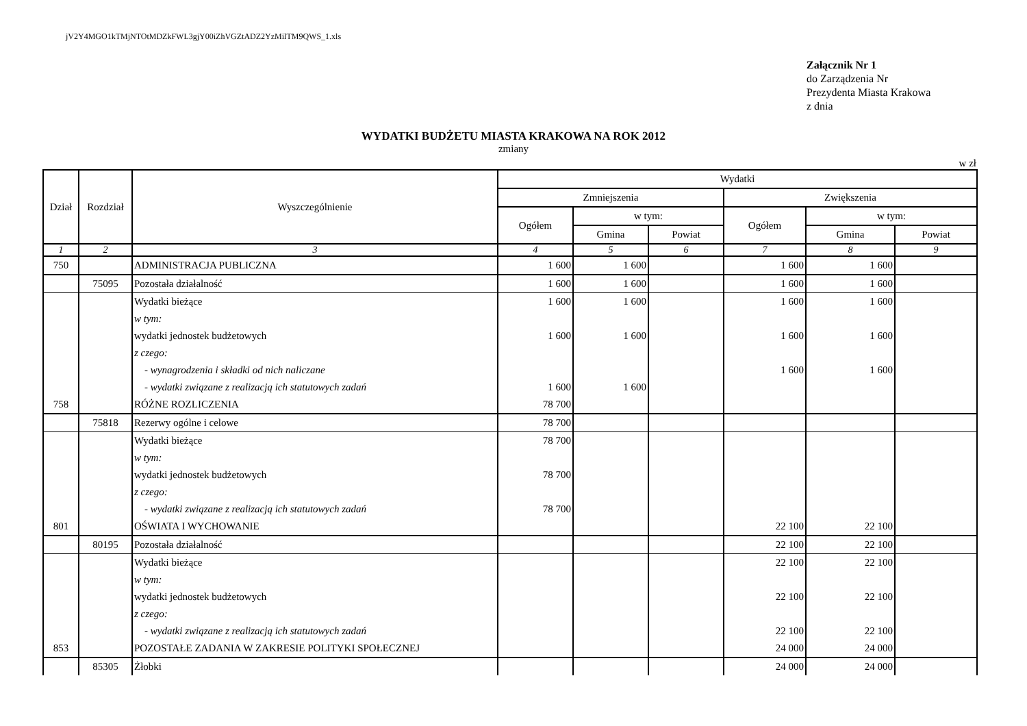jV2Y4MGO1kTMjNTOtMDZkFWL3gjY00iZhVGZtADZ2YzMilTM9QWS_1.xls
Załącznik Nr 1
do Zarządzenia Nr
Prezydenta Miasta Krakowa
z dnia
WYDATKI BUDŻETU MIASTA KRAKOWA NA ROK 2012
zmiany
w zł
| Dział | Rozdział | Wyszczególnienie | Wydatki | | | | | |
| --- | --- | --- | --- | --- | --- | --- | --- | --- |
| | | | Zmniejszenia | | | Zwiększenia | | |
| | | | Ogółem | w tym: | | Ogółem | w tym: | |
| | | | | Gmina | Powiat | | Gmina | Powiat |
| 1 | 2 | 3 | 4 | 5 | 6 | 7 | 8 | 9 |
| 750 | | ADMINISTRACJA PUBLICZNA | 1 600 | 1 600 | | 1 600 | 1 600 | |
| | 75095 | Pozostała działalność | 1 600 | 1 600 | | 1 600 | 1 600 | |
| | | Wydatki bieżące | 1 600 | 1 600 | | 1 600 | 1 600 | |
| | | w tym: | | | | | | |
| | | wydatki jednostek budżetowych | 1 600 | 1 600 | | 1 600 | 1 600 | |
| | | z czego: | | | | | | |
| | | - wynagrodzenia i składki od nich naliczane | | | | 1 600 | 1 600 | |
| | | - wydatki związane z realizacją ich statutowych zadań | 1 600 | 1 600 | | | | |
| 758 | | RÓŻNE ROZLICZENIA | 78 700 | | | | | |
| | 75818 | Rezerwy ogólne i celowe | 78 700 | | | | | |
| | | Wydatki bieżące | 78 700 | | | | | |
| | | w tym: | | | | | | |
| | | wydatki jednostek budżetowych | 78 700 | | | | | |
| | | z czego: | | | | | | |
| | | - wydatki związane z realizacją ich statutowych zadań | 78 700 | | | | | |
| 801 | | OŚWIATA I WYCHOWANIE | | | | 22 100 | 22 100 | |
| | 80195 | Pozostała działalność | | | | 22 100 | 22 100 | |
| | | Wydatki bieżące | | | | 22 100 | 22 100 | |
| | | w tym: | | | | | | |
| | | wydatki jednostek budżetowych | | | | 22 100 | 22 100 | |
| | | z czego: | | | | | | |
| | | - wydatki związane z realizacją ich statutowych zadań | | | | 22 100 | 22 100 | |
| 853 | | POZOSTAŁE ZADANIA W ZAKRESIE POLITYKI SPOŁECZNEJ | | | | 24 000 | 24 000 | |
| | 85305 | Żłobki | | | | 24 000 | 24 000 | |